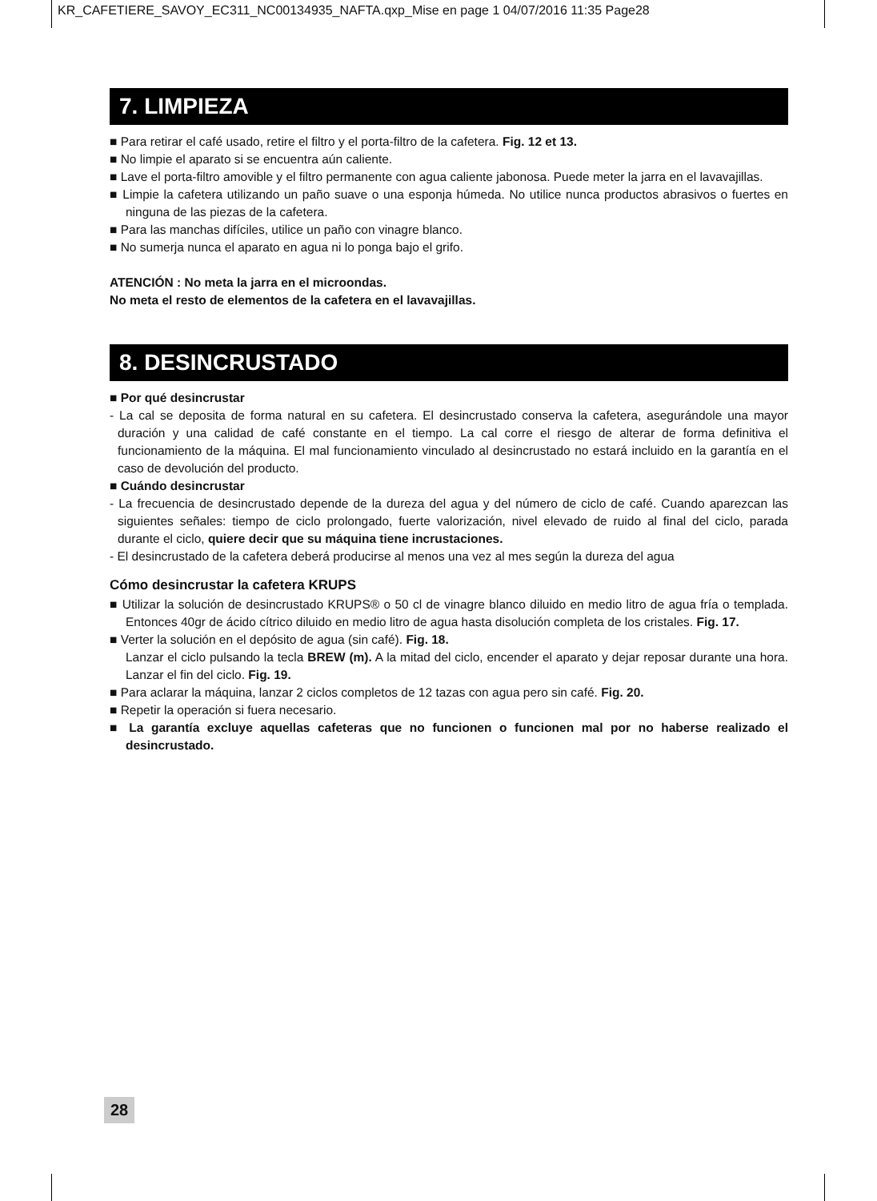KR_CAFETIERE_SAVOY_EC311_NC00134935_NAFTA.qxp_Mise en page 1 04/07/2016 11:35 Page28
7. LIMPIEZA
■ Para retirar el café usado, retire el filtro y el porta-filtro de la cafetera. Fig. 12 et 13.
■ No limpie el aparato si se encuentra aún caliente.
■ Lave el porta-filtro amovible y el filtro permanente con agua caliente jabonosa. Puede meter la jarra en el lavavajillas.
■ Limpie la cafetera utilizando un paño suave o una esponja húmeda. No utilice nunca productos abrasivos o fuertes en ninguna de las piezas de la cafetera.
■ Para las manchas difíciles, utilice un paño con vinagre blanco.
■ No sumerja nunca el aparato en agua ni lo ponga bajo el grifo.
ATENCIÓN : No meta la jarra en el microondas.
No meta el resto de elementos de la cafetera en el lavavajillas.
8. DESINCRUSTADO
■ Por qué desincrustar
- La cal se deposita de forma natural en su cafetera. El desincrustado conserva la cafetera, asegurándole una mayor duración y una calidad de café constante en el tiempo. La cal corre el riesgo de alterar de forma definitiva el funcionamiento de la máquina. El mal funcionamiento vinculado al desincrustado no estará incluido en la garantía en el caso de devolución del producto.
■ Cuándo desincrustar
- La frecuencia de desincrustado depende de la dureza del agua y del número de ciclo de café. Cuando aparezcan las siguientes señales: tiempo de ciclo prolongado, fuerte valorización, nivel elevado de ruido al final del ciclo, parada durante el ciclo, quiere decir que su máquina tiene incrustaciones.
- El desincrustado de la cafetera deberá producirse al menos una vez al mes según la dureza del agua
Cómo desincrustar la cafetera KRUPS
■ Utilizar la solución de desincrustado KRUPS® o 50 cl de vinagre blanco diluido en medio litro de agua fría o templada. Entonces 40gr de ácido cítrico diluido en medio litro de agua hasta disolución completa de los cristales. Fig. 17.
■ Verter la solución en el depósito de agua (sin café). Fig. 18.
Lanzar el ciclo pulsando la tecla BREW (m). A la mitad del ciclo, encender el aparato y dejar reposar durante una hora. Lanzar el fin del ciclo. Fig. 19.
■ Para aclarar la máquina, lanzar 2 ciclos completos de 12 tazas con agua pero sin café. Fig. 20.
■ Repetir la operación si fuera necesario.
■ La garantía excluye aquellas cafeteras que no funcionen o funcionen mal por no haberse realizado el desincrustado.
28